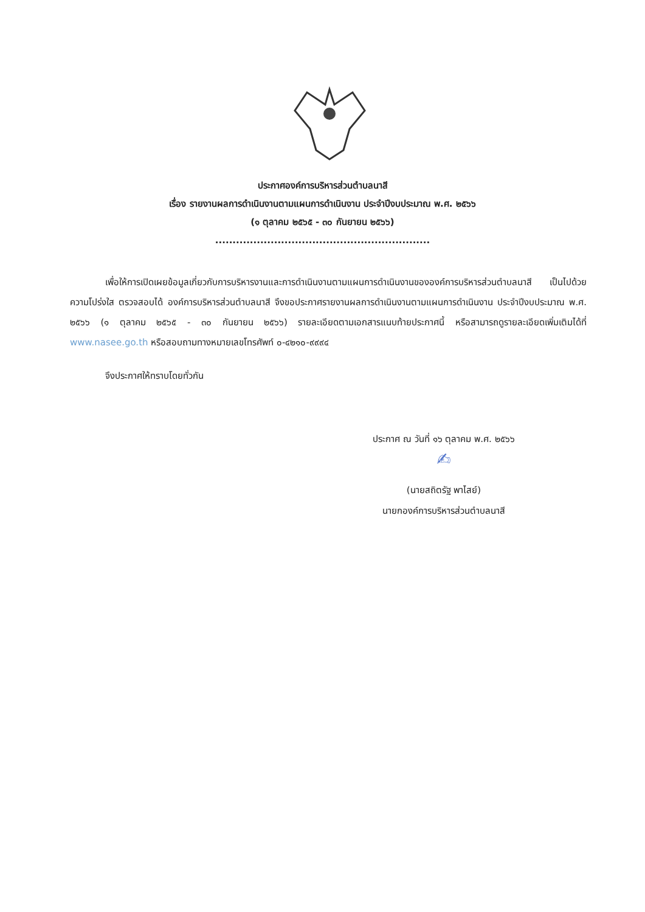ประกาศองค์การบริหารส่วนตำบลนาสี
เรื่อง รายงานผลการดำเนินงานตามแผนการดำเนินงาน ประจำปีงบประมาณ พ.ศ. ๒๕๖๖
(๑ ตุลาคม ๒๕๖๕ - ๓๐ กันยายน ๒๕๖๖)
..............................................................
เพื่อให้การเปิดเผยข้อมูลเกี่ยวกับการบริหารงานและการดำเนินงานตามแผนการดำเนินงานขององค์การบริหารส่วนตำบลนาสี เป็นไปด้วยความโปร่งใส ตรวจสอบได้ องค์การบริหารส่วนตำบลนาสี จึงขอประกาศรายงานผลการดำเนินงานตามแผนการดำเนินงาน ประจำปีงบประมาณ พ.ศ. ๒๕๖๖ (๑ ตุลาคม ๒๕๖๕ - ๓๐ กันยายน ๒๕๖๖) รายละเอียดตามเอกสารแนบท้ายประกาศนี้ หรือสามารถดูรายละเอียดเพิ่มเติมได้ที่ www.nasee.go.th หรือสอบถามทางหมายเลขโทรศัพท์ ๐-๔๒๑๐-๙๙๙๔
จึงประกาศให้ทราบโดยทั่วกัน
ประกาศ ณ วันที่ ๑๖ ตุลาคม พ.ศ. ๒๕๖๖
✍
(นายสถิตรัฐ พาไสย์)
นายกองค์การบริหารส่วนตำบลนาสี